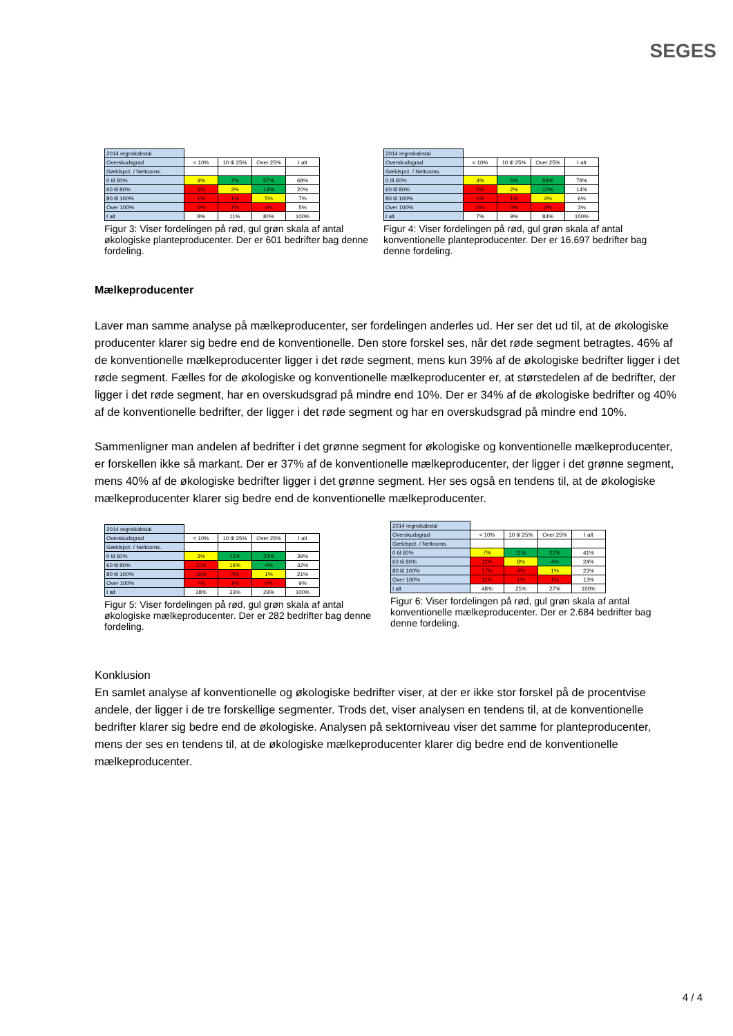SEGES
| 2014 regnskabstal | | | | |
| Overskudsgrad | < 10% | 10 til 25% | Over 25% | I alt |
| Gældspct. / Nettooms. | | | | |
| 0 til 60% | 4% | 7% | 57% | 68% |
| 60 til 80% | 3% | 3% | 14% | 20% |
| 80 til 100% | 1% | 1% | 5% | 7% |
| Over 100% | 0% | 1% | 4% | 5% |
| I alt | 8% | 11% | 80% | 100% |
Figur 3: Viser fordelingen på rød, gul grøn skala af antal økologiske planteproducenter. Der er 601 bedrifter bag denne fordeling.
| 2014 regnskabstal | | | | |
| Overskudsgrad | < 10% | 10 til 25% | Over 25% | I alt |
| Gældspct. / Nettooms. | | | | |
| 0 til 60% | 4% | 6% | 69% | 78% |
| 60 til 80% | 2% | 2% | 10% | 14% |
| 80 til 100% | 1% | 1% | 4% | 6% |
| Over 100% | 0% | 0% | 2% | 3% |
| I alt | 7% | 9% | 84% | 100% |
Figur 4: Viser fordelingen på rød, gul grøn skala af antal konventionelle planteproducenter. Der er 16.697 bedrifter bag denne fordeling.
Mælkeproducenter
Laver man samme analyse på mælkeproducenter, ser fordelingen anderles ud. Her ser det ud til, at de økologiske producenter klarer sig bedre end de konventionelle. Den store forskel ses, når det røde segment betragtes. 46% af de konventionelle mælkeproducenter ligger i det røde segment, mens kun 39% af de økologiske bedrifter ligger i det røde segment. Fælles for de økologiske og konventionelle mælkeproducenter er, at størstedelen af de bedrifter, der ligger i det røde segment, har en overskudsgrad på mindre end 10%. Der er 34% af de økologiske bedrifter og 40% af de konventionelle bedrifter, der ligger i det røde segment og har en overskudsgrad på mindre end 10%.
Sammenligner man andelen af bedrifter i det grønne segment for økologiske og konventionelle mælkeproducenter, er forskellen ikke så markant. Der er 37% af de konventionelle mælkeproducenter, der ligger i det grønne segment, mens 40% af de økologiske bedrifter ligger i det grønne segment. Her ses også en tendens til, at de økologiske mælkeproducenter klarer sig bedre end de konventionelle mælkeproducenter.
| 2014 regnskabstal | | | | |
| Overskudsgrad | < 10% | 10 til 25% | Over 25% | I alt |
| Gældspct. / Nettooms. | | | | |
| 0 til 60% | 3% | 12% | 24% | 39% |
| 60 til 80% | 11% | 16% | 4% | 32% |
| 80 til 100% | 16% | 4% | 1% | 21% |
| Over 100% | 7% | 1% | 0% | 9% |
| I alt | 38% | 33% | 29% | 100% |
Figur 5: Viser fordelingen på rød, gul grøn skala af antal økologiske mælkeproducenter. Der er 282 bedrifter bag denne fordeling.
| 2014 regnskabstal | | | | |
| Overskudsgrad | < 10% | 10 til 25% | Over 25% | I alt |
| Gældspct. / Nettooms. | | | | |
| 0 til 60% | 7% | 11% | 22% | 41% |
| 60 til 80% | 12% | 8% | 4% | 24% |
| 80 til 100% | 17% | 4% | 1% | 23% |
| Over 100% | 11% | 1% | 1% | 13% |
| I alt | 48% | 25% | 27% | 100% |
Figur 6: Viser fordelingen på rød, gul grøn skala af antal konventionelle mælkeproducenter. Der er 2.684 bedrifter bag denne fordeling.
Konklusion
En samlet analyse af konventionelle og økologiske bedrifter viser, at der er ikke stor forskel på de procentvise andele, der ligger i de tre forskellige segmenter. Trods det, viser analysen en tendens til, at de konventionelle bedrifter klarer sig bedre end de økologiske. Analysen på sektorniveau viser det samme for planteproducenter, mens der ses en tendens til, at de økologiske mælkeproducenter klarer dig bedre end de konventionelle mælkeproducenter.
4 / 4